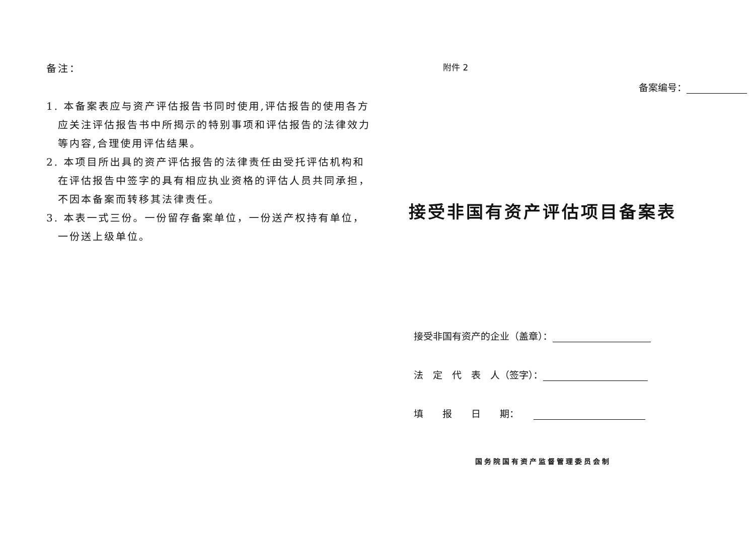备注：
1. 本备案表应与资产评估报告书同时使用,评估报告的使用各方应关注评估报告书中所揭示的特别事项和评估报告的法律效力等内容,合理使用评估结果。
2. 本项目所出具的资产评估报告的法律责任由受托评估机构和在评估报告中签字的具有相应执业资格的评估人员共同承担，不因本备案而转移其法律责任。
3. 本表一式三份。一份留存备案单位，一份送产权持有单位，一份送上级单位。
附件 2
备案编号：
接受非国有资产评估项目备案表
接受非国有资产的企业（盖章）：
法　定　代　表　人（签字）：
填　　报　　日　　期：　　
国务院国有资产监督管理委员会制